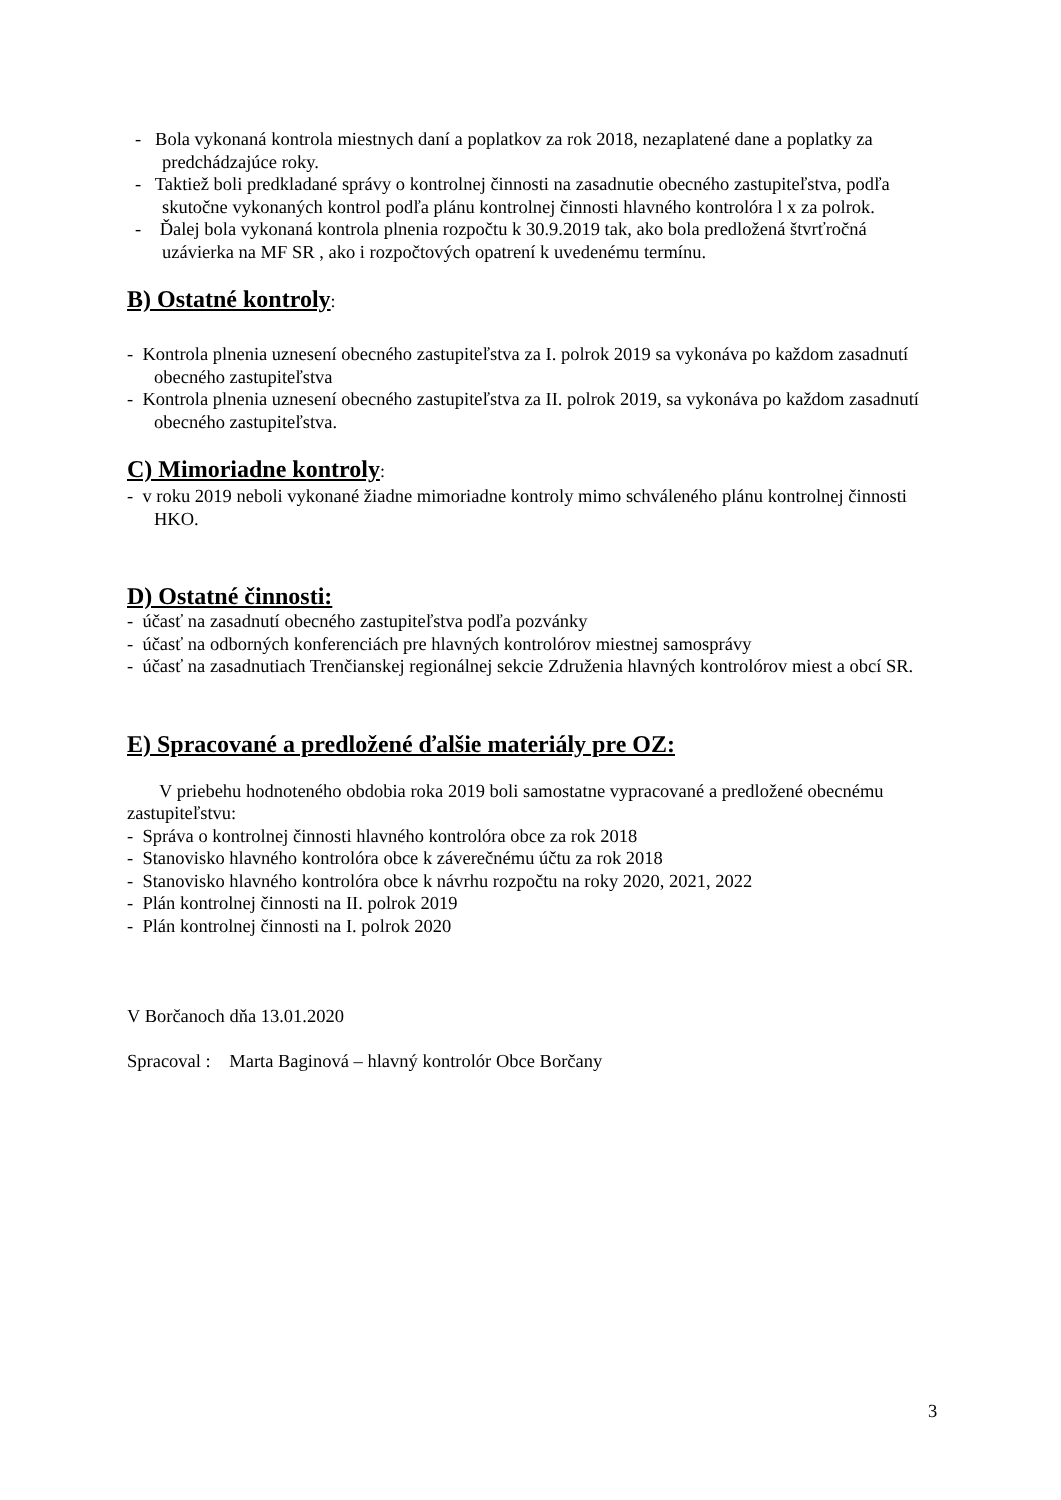- Bola vykonaná kontrola miestnych daní a poplatkov za rok 2018, nezaplatené dane a poplatky za predchádzajúce roky.
- Taktiež boli predkladané správy o kontrolnej činnosti na zasadnutie obecného zastupiteľstva, podľa skutočne vykonaných kontrol podľa plánu kontrolnej činnosti hlavného kontrolóra l x za polrok.
- Ďalej bola vykonaná kontrola plnenia rozpočtu k 30.9.2019 tak, ako bola predložená štvrťročná uzávierka na MF SR , ako i rozpočtových opatrení k uvedenému termínu.
B) Ostatné kontroly:
- Kontrola plnenia uznesení obecného zastupiteľstva za I. polrok 2019 sa vykonáva po každom zasadnutí obecného zastupiteľstva
- Kontrola plnenia uznesení obecného zastupiteľstva za II. polrok 2019, sa vykonáva po každom zasadnutí obecného zastupiteľstva.
C) Mimoriadne kontroly:
- v roku 2019 neboli vykonané žiadne mimoriadne kontroly mimo schváleného plánu kontrolnej činnosti HKO.
D) Ostatné činnosti:
- účasť na zasadnutí obecného zastupiteľstva podľa pozvánky
- účasť na odborných konferenciách pre hlavných kontrolórov miestnej samosprávy
- účasť na zasadnutiach Trenčianskej regionálnej sekcie Združenia hlavných kontrolórov miest a obcí SR.
E) Spracované a predložené ďalšie materiály pre OZ:
V priebehu hodnoteného obdobia roka 2019 boli samostatne vypracované a predložené obecnému zastupiteľstvu:
- Správa o kontrolnej činnosti hlavného kontrolóra obce za rok 2018
- Stanovisko hlavného kontrolóra obce k záverečnému účtu za rok 2018
- Stanovisko hlavného kontrolóra obce k návrhu rozpočtu na roky 2020, 2021, 2022
- Plán kontrolnej činnosti na II. polrok 2019
- Plán kontrolnej činnosti na I. polrok 2020
V Borčanoch dňa 13.01.2020
Spracoval : Marta Baginová – hlavný kontrolór Obce Borčany
3